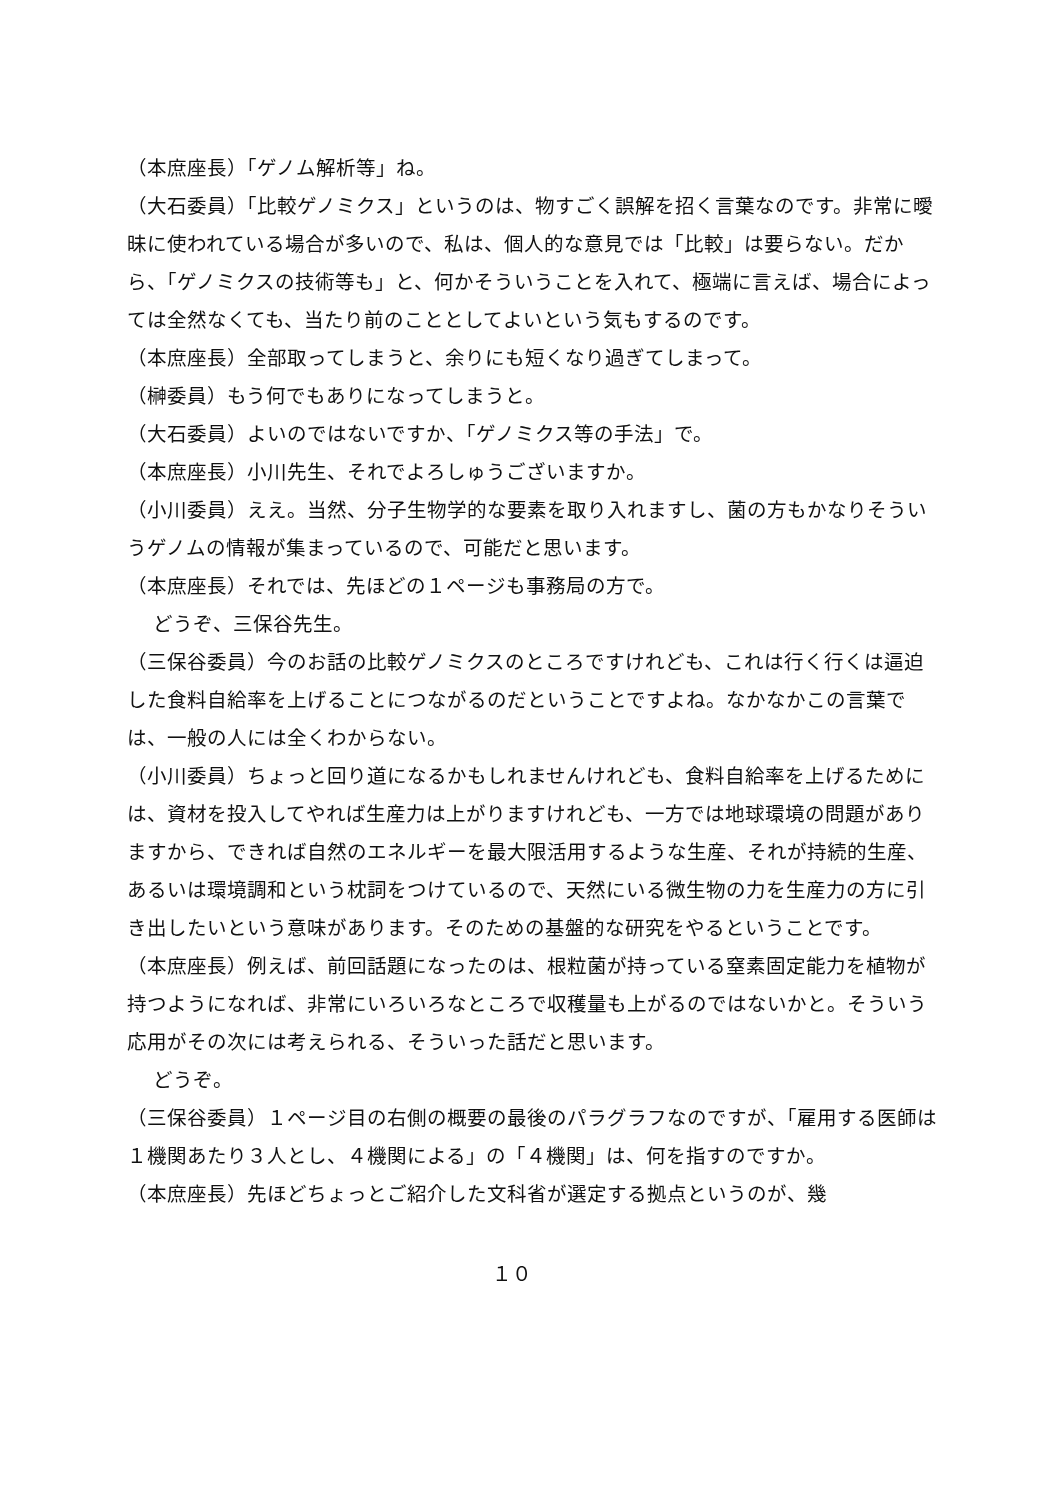（本庶座長）「ゲノム解析等」ね。
（大石委員）「比較ゲノミクス」というのは、物すごく誤解を招く言葉なのです。非常に曖昧に使われている場合が多いので、私は、個人的な意見では「比較」は要らない。だから、「ゲノミクスの技術等も」と、何かそういうことを入れて、極端に言えば、場合によっては全然なくても、当たり前のこととしてよいという気もするのです。
（本庶座長）全部取ってしまうと、余りにも短くなり過ぎてしまって。
（榊委員）もう何でもありになってしまうと。
（大石委員）よいのではないですか、「ゲノミクス等の手法」で。
（本庶座長）小川先生、それでよろしゅうございますか。
（小川委員）ええ。当然、分子生物学的な要素を取り入れますし、菌の方もかなりそういうゲノムの情報が集まっているので、可能だと思います。
（本庶座長）それでは、先ほどの１ページも事務局の方で。
どうぞ、三保谷先生。
（三保谷委員）今のお話の比較ゲノミクスのところですけれども、これは行く行くは逼迫した食料自給率を上げることにつながるのだということですよね。なかなかこの言葉では、一般の人には全くわからない。
（小川委員）ちょっと回り道になるかもしれませんけれども、食料自給率を上げるためには、資材を投入してやれば生産力は上がりますけれども、一方では地球環境の問題がありますから、できれば自然のエネルギーを最大限活用するような生産、それが持続的生産、あるいは環境調和という枕詞をつけているので、天然にいる微生物の力を生産力の方に引き出したいという意味があります。そのための基盤的な研究をやるということです。
（本庶座長）例えば、前回話題になったのは、根粒菌が持っている窒素固定能力を植物が持つようになれば、非常にいろいろなところで収穫量も上がるのではないかと。そういう応用がその次には考えられる、そういった話だと思います。
どうぞ。
（三保谷委員）１ページ目の右側の概要の最後のパラグラフなのですが、「雇用する医師は１機関あたり３人とし、４機関による」の「４機関」は、何を指すのですか。
（本庶座長）先ほどちょっとご紹介した文科省が選定する拠点というのが、幾
１０